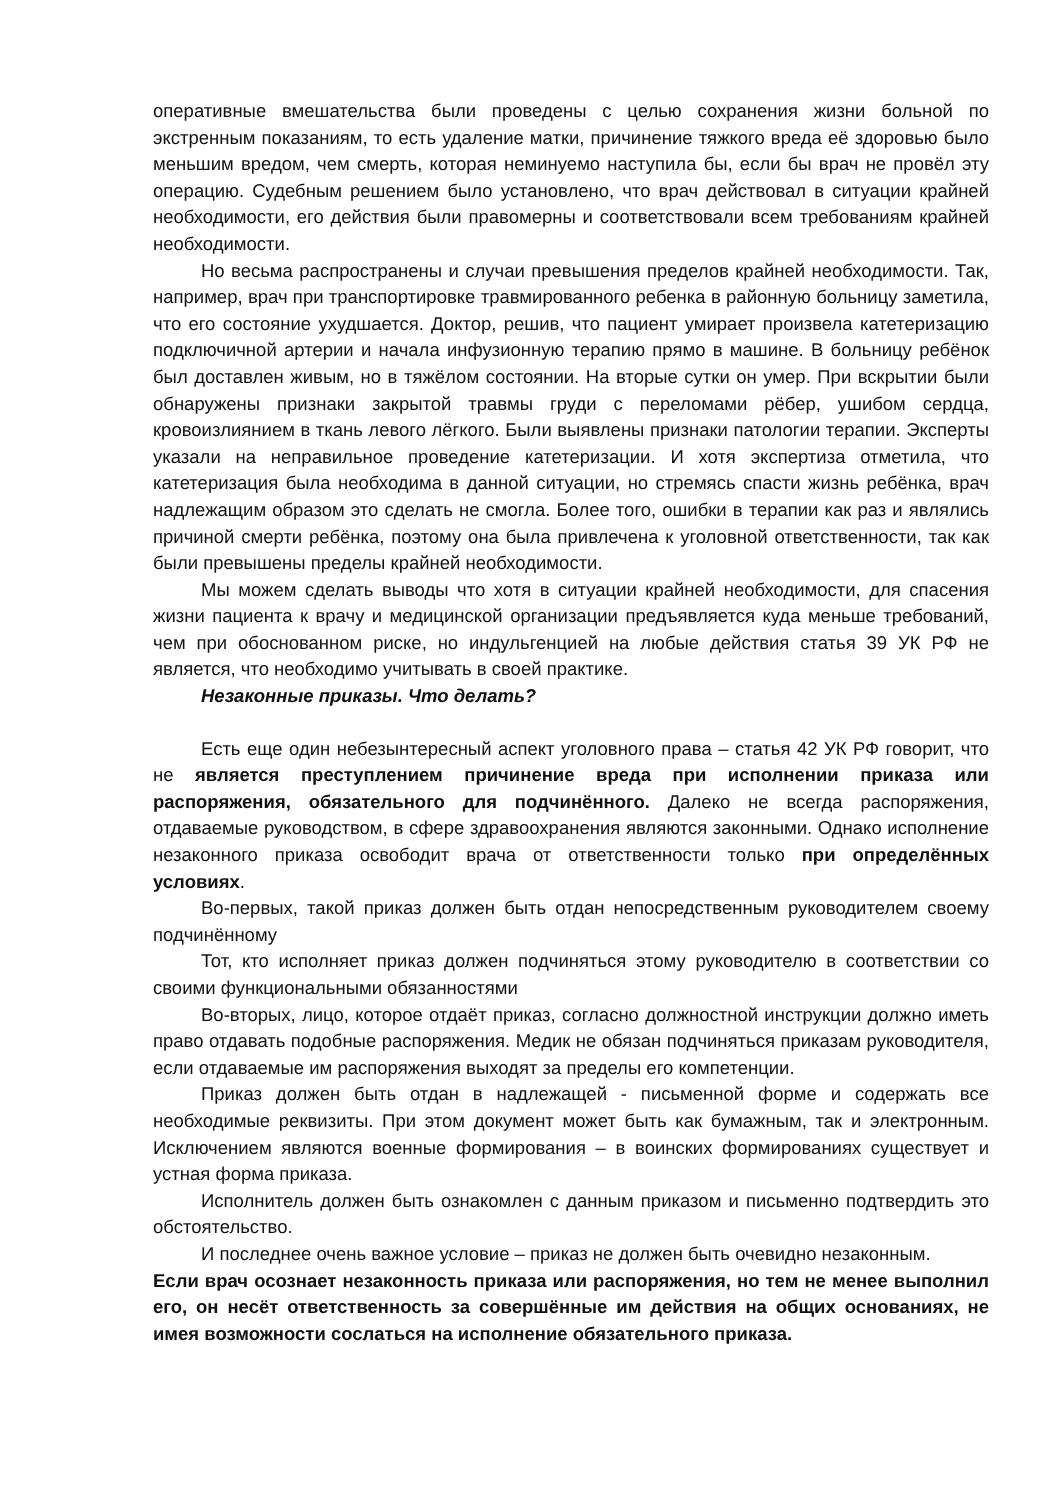оперативные вмешательства были проведены с целью сохранения жизни больной по экстренным показаниям, то есть удаление матки, причинение тяжкого вреда её здоровью было меньшим вредом, чем смерть, которая неминуемо наступила бы, если бы врач не провёл эту операцию. Судебным решением было установлено, что врач действовал в ситуации крайней необходимости, его действия были правомерны и соответствовали всем требованиям крайней необходимости.
Но весьма распространены и случаи превышения пределов крайней необходимости. Так, например, врач при транспортировке травмированного ребенка в районную больницу заметила, что его состояние ухудшается. Доктор, решив, что пациент умирает произвела катетеризацию подключичной артерии и начала инфузионную терапию прямо в машине. В больницу ребёнок был доставлен живым, но в тяжёлом состоянии. На вторые сутки он умер. При вскрытии были обнаружены признаки закрытой травмы груди с переломами рёбер, ушибом сердца, кровоизлиянием в ткань левого лёгкого. Были выявлены признаки патологии терапии. Эксперты указали на неправильное проведение катетеризации. И хотя экспертиза отметила, что катетеризация была необходима в данной ситуации, но стремясь спасти жизнь ребёнка, врач надлежащим образом это сделать не смогла. Более того, ошибки в терапии как раз и являлись причиной смерти ребёнка, поэтому она была привлечена к уголовной ответственности, так как были превышены пределы крайней необходимости.
Мы можем сделать выводы что хотя в ситуации крайней необходимости, для спасения жизни пациента к врачу и медицинской организации предъявляется куда меньше требований, чем при обоснованном риске, но индульгенцией на любые действия статья 39 УК РФ не является, что необходимо учитывать в своей практике.
Незаконные приказы. Что делать?
Есть еще один небезынтересный аспект уголовного права – статья 42 УК РФ говорит, что не является преступлением причинение вреда при исполнении приказа или распоряжения, обязательного для подчинённого. Далеко не всегда распоряжения, отдаваемые руководством, в сфере здравоохранения являются законными. Однако исполнение незаконного приказа освободит врача от ответственности только при определённых условиях.
Во-первых, такой приказ должен быть отдан непосредственным руководителем своему подчинённому
Тот, кто исполняет приказ должен подчиняться этому руководителю в соответствии со своими функциональными обязанностями
Во-вторых, лицо, которое отдаёт приказ, согласно должностной инструкции должно иметь право отдавать подобные распоряжения. Медик не обязан подчиняться приказам руководителя, если отдаваемые им распоряжения выходят за пределы его компетенции.
Приказ должен быть отдан в надлежащей - письменной форме и содержать все необходимые реквизиты. При этом документ может быть как бумажным, так и электронным. Исключением являются военные формирования – в воинских формированиях существует и устная форма приказа.
Исполнитель должен быть ознакомлен с данным приказом и письменно подтвердить это обстоятельство.
И последнее очень важное условие – приказ не должен быть очевидно незаконным.
Если врач осознает незаконность приказа или распоряжения, но тем не менее выполнил его, он несёт ответственность за совершённые им действия на общих основаниях, не имея возможности сослаться на исполнение обязательного приказа.